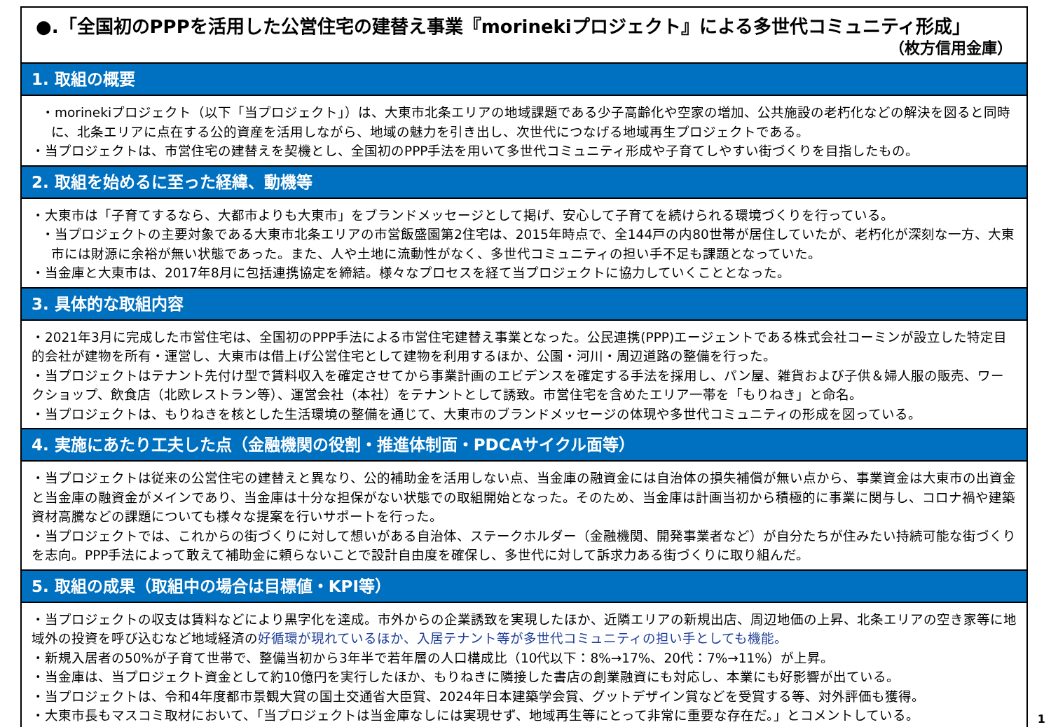●.「全国初のPPPを活用した公営住宅の建替え事業『morinekiプロジェクト』による多世代コミュニティ形成」
（枚方信用金庫）
1. 取組の概要
・morinekiプロジェクト（以下「当プロジェクト」）は、大東市北条エリアの地域課題である少子高齢化や空家の増加、公共施設の老朽化などの解決を図ると同時に、北条エリアに点在する公的資産を活用しながら、地域の魅力を引き出し、次世代につなげる地域再生プロジェクトである。
・当プロジェクトは、市営住宅の建替えを契機とし、全国初のPPP手法を用いて多世代コミュニティ形成や子育てしやすい街づくりを目指したもの。
2. 取組を始めるに至った経緯、動機等
・大東市は「子育てするなら、大都市よりも大東市」をブランドメッセージとして掲げ、安心して子育てを続けられる環境づくりを行っている。
・当プロジェクトの主要対象である大東市北条エリアの市営飯盛園第2住宅は、2015年時点で、全144戸の内80世帯が居住していたが、老朽化が深刻な一方、大東市には財源に余裕が無い状態であった。また、人や土地に流動性がなく、多世代コミュニティの担い手不足も課題となっていた。
・当金庫と大東市は、2017年8月に包括連携協定を締結。様々なプロセスを経て当プロジェクトに協力していくこととなった。
3. 具体的な取組内容
・2021年3月に完成した市営住宅は、全国初のPPP手法による市営住宅建替え事業となった。公民連携(PPP)エージェントである株式会社コーミンが設立した特定目的会社が建物を所有・運営し、大東市は借上げ公営住宅として建物を利用するほか、公園・河川・周辺道路の整備を行った。
・当プロジェクトはテナント先付け型で賃料収入を確定させてから事業計画のエビデンスを確定する手法を採用し、パン屋、雑貨および子供＆婦人服の販売、ワークショップ、飲食店（北欧レストラン等）、運営会社（本社）をテナントとして誘致。市営住宅を含めたエリア一帯を「もりねき」と命名。
・当プロジェクトは、もりねきを核とした生活環境の整備を通じて、大東市のブランドメッセージの体現や多世代コミュニティの形成を図っている。
4. 実施にあたり工夫した点（金融機関の役割・推進体制面・PDCAサイクル面等）
・当プロジェクトは従来の公営住宅の建替えと異なり、公的補助金を活用しない点、当金庫の融資金には自治体の損失補償が無い点から、事業資金は大東市の出資金と当金庫の融資金がメインであり、当金庫は十分な担保がない状態での取組開始となった。そのため、当金庫は計画当初から積極的に事業に関与し、コロナ禍や建築資材高騰などの課題についても様々な提案を行いサポートを行った。
・当プロジェクトでは、これからの街づくりに対して想いがある自治体、ステークホルダー（金融機関、開発事業者など）が自分たちが住みたい持続可能な街づくりを志向。PPP手法によって敢えて補助金に頼らないことで設計自由度を確保し、多世代に対して訴求力ある街づくりに取り組んだ。
5. 取組の成果（取組中の場合は目標値・KPI等）
・当プロジェクトの収支は賃料などにより黒字化を達成。市外からの企業誘致を実現したほか、近隣エリアの新規出店、周辺地価の上昇、北条エリアの空き家等に地域外の投資を呼び込むなど地域経済の好循環が現れているほか、入居テナント等が多世代コミュニティの担い手としても機能。
・新規入居者の50%が子育て世帯で、整備当初から3年半で若年層の人口構成比（10代以下：8%→17%、20代：7%→11%）が上昇。
・当金庫は、当プロジェクト資金として約10億円を実行したほか、もりねきに隣接した書店の創業融資にも対応し、本業にも好影響が出ている。
・当プロジェクトは、令和4年度都市景観大賞の国土交通省大臣賞、2024年日本建築学会賞、グットデザイン賞などを受賞する等、対外評価も獲得。
・大東市長もマスコミ取材において、「当プロジェクトは当金庫なしには実現せず、地域再生等にとって非常に重要な存在だ。」とコメントしている。
1